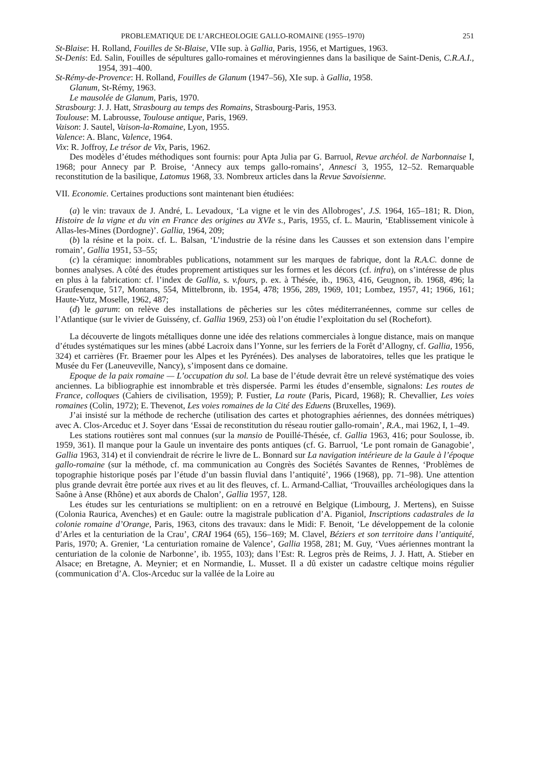PROBLEMATIQUE DE L’ARCHEOLOGIE GALLO-ROMAINE (1955–1970) 251
St-Blaise: H. Rolland, Fouilles de St-Blaise, VIIe sup. à Gallia, Paris, 1956, et Martigues, 1963.
St-Denis: Ed. Salin, Fouilles de sépultures gallo-romaines et mérovingiennes dans la basilique de Saint-Denis, C.R.A.I., 1954, 391–400.
St-Rémy-de-Provence: H. Rolland, Fouilles de Glanum (1947–56), XIe sup. à Gallia, 1958.
Glanum, St-Rémy, 1963.
Le mausolée de Glanum, Paris, 1970.
Strasbourg: J. J. Hatt, Strasbourg au temps des Romains, Strasbourg-Paris, 1953.
Toulouse: M. Labrousse, Toulouse antique, Paris, 1969.
Vaison: J. Sautel, Vaison-la-Romaine, Lyon, 1955.
Valence: A. Blanc, Valence, 1964.
Vix: R. Joffroy, Le trésor de Vix, Paris, 1962.
Des modèles d’études méthodiques sont fournis: pour Apta Julia par G. Barruol, Revue archéol. de Narbonnaise I, 1968; pour Annecy par P. Broise, ‘Annecy aux temps gallo-romains’, Annesci 3, 1955, 12–52. Remarquable reconstitution de la basilique, Latomus 1968, 33. Nombreux articles dans la Revue Savoisienne.
VII. Economie. Certaines productions sont maintenant bien étudiées:
(a) le vin: travaux de J. André, L. Levadoux, ‘La vigne et le vin des Allobroges’, J.S. 1964, 165–181; R. Dion, Histoire de la vigne et du vin en France des origines au XVIe s., Paris, 1955, cf. L. Maurin, ‘Etablissement vinicole à Allas-les-Mines (Dordogne)’. Gallia, 1964, 209;
(b) la résine et la poix. cf. L. Balsan, ‘L’industrie de la résine dans les Causses et son extension dans l’empire romain’, Gallia 1951, 53–55;
(c) la céramique: innombrables publications, notamment sur les marques de fabrique, dont la R.A.C. donne de bonnes analyses. A côté des études proprement artistiques sur les formes et les décors (cf. infra), on s’intéresse de plus en plus à la fabrication: cf. l’index de Gallia, s. v.fours, p. ex. à Thésée, ib., 1963, 416, Geugnon, ib. 1968, 496; la Graufesenque, 517, Montans, 554, Mittelbronn, ib. 1954, 478; 1956, 289, 1969, 101; Lombez, 1957, 41; 1966, 161; Haute-Yutz, Moselle, 1962, 487;
(d) le garum: on relève des installations de pêcheries sur les côtes méditerranéennes, comme sur celles de l’Atlantique (sur le vivier de Guissény, cf. Gallia 1969, 253) où l’on étudie l’exploitation du sel (Rochefort).
La découverte de lingots métalliques donne une idée des relations commerciales à longue distance, mais on manque d’études systématiques sur les mines (abbé Lacroix dans l’Yonne, sur les ferriers de la Forêt d’Allogny, cf. Gallia, 1956, 324) et carrières (Fr. Braemer pour les Alpes et les Pyrénées). Des analyses de laboratoires, telles que les pratique le Musée du Fer (Laneuveville, Nancy), s’imposent dans ce domaine.
Epoque de la paix romaine — L’occupation du sol. La base de l’étude devrait être un relevé systématique des voies anciennes. La bibliographie est innombrable et très dispersée. Parmi les études d’ensemble, signalons: Les routes de France, colloques (Cahiers de civilisation, 1959); P. Fustier, La route (Paris, Picard, 1968); R. Chevallier, Les voies romaines (Colin, 1972); E. Thevenot, Les voies romaines de la Cité des Eduens (Bruxelles, 1969).
J’ai insisté sur la méthode de recherche (utilisation des cartes et photographies aériennes, des données métriques) avec A. Clos-Arceduc et J. Soyer dans ‘Essai de reconstitution du réseau routier gallo-romain’, R.A., mai 1962, I, 1–49.
Les stations routières sont mal connues (sur la mansio de Pouillé-Thésée, cf. Gallia 1963, 416; pour Soulosse, ib. 1959, 361). Il manque pour la Gaule un inventaire des ponts antiques (cf. G. Barruol, ‘Le pont romain de Ganagobie’, Gallia 1963, 314) et il conviendrait de récrire le livre de L. Bonnard sur La navigation intérieure de la Gaule à l’époque gallo-romaine (sur la méthode, cf. ma communication au Congrès des Sociétés Savantes de Rennes, ‘Problèmes de topographie historique posés par l’étude d’un bassin fluvial dans l’antiquité’, 1966 (1968), pp. 71–98). Une attention plus grande devrait être portée aux rives et au lit des fleuves, cf. L. Armand-Calliat, ‘Trouvailles archéologiques dans la Saône à Anse (Rhône) et aux abords de Chalon’, Gallia 1957, 128.
Les études sur les centuriations se multiplient: on en a retrouvé en Belgique (Limbourg, J. Mertens), en Suisse (Colonia Raurica, Avenches) et en Gaule: outre la magistrale publication d’A. Piganiol, Inscriptions cadastrales de la colonie romaine d’Orange, Paris, 1963, citons des travaux: dans le Midi: F. Benoit, ‘Le développement de la colonie d’Arles et la centuriation de la Crau’, CRAI 1964 (65), 156–169; M. Clavel, Béziers et son territoire dans l’antiquité, Paris, 1970; A. Grenier, ‘La centuriation romaine de Valence’, Gallia 1958, 281; M. Guy, ‘Vues aériennes montrant la centuriation de la colonie de Narbonne’, ib. 1955, 103); dans l’Est: R. Legros près de Reims, J. J. Hatt, A. Stieber en Alsace; en Bretagne, A. Meynier; et en Normandie, L. Musset. Il a dû exister un cadastre celtique moins régulier (communication d’A. Clos-Arceduc sur la vallée de la Loire au